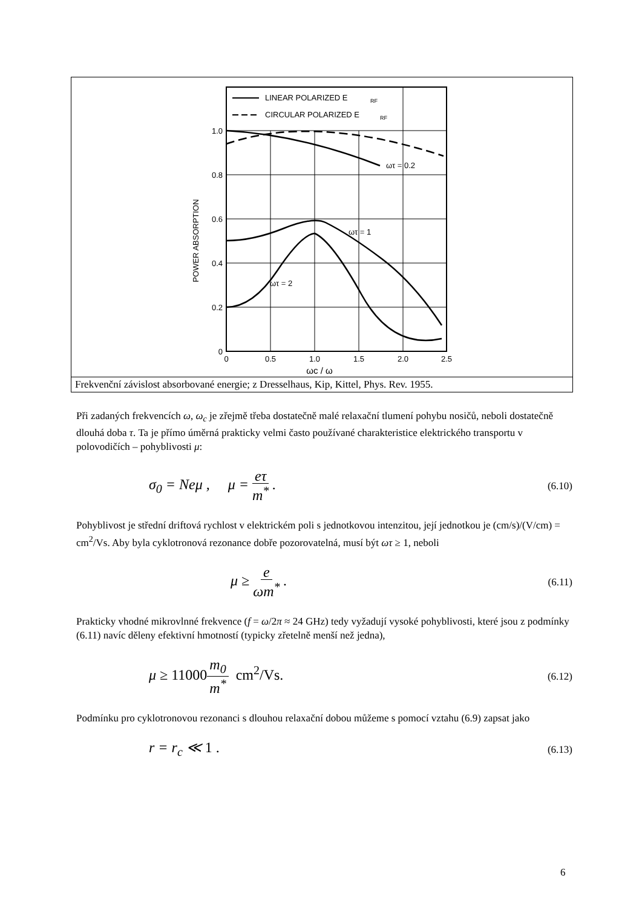LINEAR POLARIZED E
RF
CIRCULAR POLARIZED E
RF
ωτ = 0.2
ωτ = 1
ωτ = 2
1.0
0.8
0.6
0.4
0.2
0
0
0.5
1.0
1.5
2.0
2.5
ωc / ω
POWER ABSORPTION
Frekvenční závislost absorbované energie; z Dresselhaus, Kip, Kittel, Phys. Rev. 1955.
Při zadaných frekvencích ω, ω<sub>c</sub> je zřejmě třeba dostatečně malé relaxační tlumení pohybu nosičů, neboli dostatečně dlouhá doba τ. Ta je přímo úměrná prakticky velmi často používané charakteristice elektrického transportu v polovodičích – pohyblivosti μ:
σ<sub>0</sub> = Neμ , μ = eτ m<sup>*</sup> . (6.10)
Pohyblivost je střední driftová rychlost v elektrickém poli s jednotkovou intenzitou, její jednotkou je (cm/s)/(V/cm) = cm<sup>2</sup>/Vs. Aby byla cyklotronová rezonance dobře pozorovatelná, musí být ωτ ≥ 1, neboli
μ ≥ e ωm<sup>*</sup> . (6.11)
Prakticky vhodné mikrovlnné frekvence (f = ω/2π ≈ 24 GHz) tedy vyžadují vysoké pohyblivosti, které jsou z podmínky (6.11) navíc děleny efektivní hmotností (typicky zřetelně menší než jedna),
μ ≥ 11000 m<sub>0</sub> m<sup>*</sup> cm<sup>2</sup>/Vs. (6.12)
Podmínku pro cyklotronovou rezonanci s dlouhou relaxační dobou můžeme s pomocí vztahu (6.9) zapsat jako
r = r<sub>c</sub> ≪ 1 . (6.13)
6